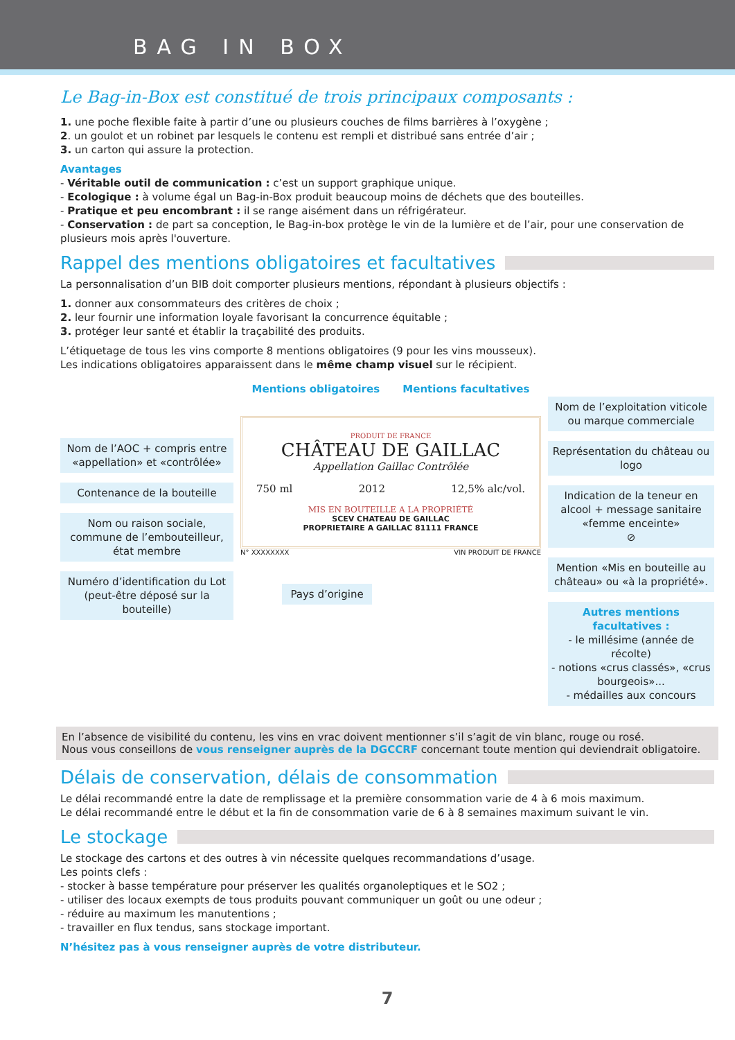BAG IN BOX
Le Bag-in-Box est constitué de trois principaux composants :
1. une poche flexible faite à partir d’une ou plusieurs couches de films barrières à l’oxygène ;
2. un goulot et un robinet par lesquels le contenu est rempli et distribué sans entrée d’air ;
3. un carton qui assure la protection.
Avantages
- Véritable outil de communication : c’est un support graphique unique.
- Ecologique : à volume égal un Bag-in-Box produit beaucoup moins de déchets que des bouteilles.
- Pratique et peu encombrant : il se range aisément dans un réfrigérateur.
- Conservation : de part sa conception, le Bag-in-box protège le vin de la lumière et de l’air, pour une conservation de plusieurs mois après l'ouverture.
Rappel des mentions obligatoires et facultatives
La personnalisation d’un BIB doit comporter plusieurs mentions, répondant à plusieurs objectifs :
1. donner aux consommateurs des critères de choix ;
2. leur fournir une information loyale favorisant la concurrence équitable ;
3. protéger leur santé et établir la traçabilité des produits.
L’étiquetage de tous les vins comporte 8 mentions obligatoires (9 pour les vins mousseux).
Les indications obligatoires apparaissent dans le même champ visuel sur le récipient.
Nom de l’AOC + compris entre «appellation» et «contrôlée»
Contenance de la bouteille
Nom ou raison sociale, commune de l’embouteilleur, état membre
Numéro d’identification du Lot (peut-être déposé sur la bouteille)
Mentions obligatoires Mentions facultatives
PRODUIT DE FRANCE
CHÂTEAU DE GAILLAC
Appellation Gaillac Contrôlée
750 ml 2012 12,5% alc/vol.
MIS EN BOUTEILLE A LA PROPRIÉTÉ
SCEV CHATEAU DE GAILLAC
PROPRIETAIRE A GAILLAC 81111 FRANCE
N° XXXXXXXX VIN PRODUIT DE FRANCE
Pays d’origine
Nom de l’exploitation viticole ou marque commerciale
Représentation du château ou logo
Indication de la teneur en alcool + message sanitaire «femme enceinte»
⊘
Mention «Mis en bouteille au château» ou «à la propriété».
Autres mentions facultatives :
- le millésime (année de récolte)
- notions «crus classés», «crus bourgeois»...
- médailles aux concours
En l’absence de visibilité du contenu, les vins en vrac doivent mentionner s’il s’agit de vin blanc, rouge ou rosé.
Nous vous conseillons de vous renseigner auprès de la DGCCRF concernant toute mention qui deviendrait obligatoire.
Délais de conservation, délais de consommation
Le délai recommandé entre la date de remplissage et la première consommation varie de 4 à 6 mois maximum.
Le délai recommandé entre le début et la fin de consommation varie de 6 à 8 semaines maximum suivant le vin.
Le stockage
Le stockage des cartons et des outres à vin nécessite quelques recommandations d’usage.
Les points clefs :
- stocker à basse température pour préserver les qualités organoleptiques et le SO2 ;
- utiliser des locaux exempts de tous produits pouvant communiquer un goût ou une odeur ;
- réduire au maximum les manutentions ;
- travailler en flux tendus, sans stockage important.
N’hésitez pas à vous renseigner auprès de votre distributeur.
7